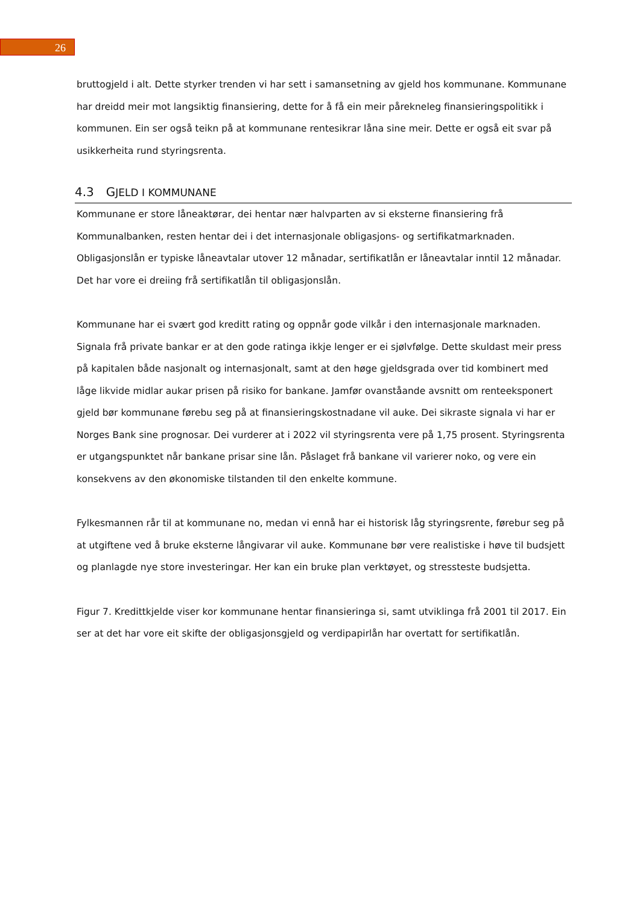26
bruttogjeld i alt. Dette styrker trenden vi har sett i samansetning av gjeld hos kommunane. Kommunane har dreidd meir mot langsiktig finansiering, dette for å få ein meir pårekneleg finansieringspolitikk i kommunen. Ein ser også teikn på at kommunane rentesikrar låna sine meir. Dette er også eit svar på usikkerheita rund styringsrenta.
4.3 GJELD I KOMMUNANE
Kommunane er store låneaktørar, dei hentar nær halvparten av si eksterne finansiering frå Kommunalbanken, resten hentar dei i det internasjonale obligasjons- og sertifikatmarknaden. Obligasjonslån er typiske låneavtalar utover 12 månadar, sertifikatlån er låneavtalar inntil 12 månadar. Det har vore ei dreiing frå sertifikatlån til obligasjonslån.
Kommunane har ei svært god kreditt rating og oppnår gode vilkår i den internasjonale marknaden. Signala frå private bankar er at den gode ratinga ikkje lenger er ei sjølvfølge. Dette skuldast meir press på kapitalen både nasjonalt og internasjonalt, samt at den høge gjeldsgrada over tid kombinert med låge likvide midlar aukar prisen på risiko for bankane. Jamfør ovanståande avsnitt om renteeksponert gjeld bør kommunane førebu seg på at finansieringskostnadane vil auke. Dei sikraste signala vi har er Norges Bank sine prognosar. Dei vurderer at i 2022 vil styringsrenta vere på 1,75 prosent. Styringsrenta er utgangspunktet når bankane prisar sine lån. Påslaget frå bankane vil varierer noko, og vere ein konsekvens av den økonomiske tilstanden til den enkelte kommune.
Fylkesmannen rår til at kommunane no, medan vi ennå har ei historisk låg styringsrente, førebur seg på at utgiftene ved å bruke eksterne långivarar vil auke. Kommunane bør vere realistiske i høve til budsjett og planlagde nye store investeringar. Her kan ein bruke plan verktøyet, og stressteste budsjetta.
Figur 7. Kredittkjelde viser kor kommunane hentar finansieringa si, samt utviklinga frå 2001 til 2017. Ein ser at det har vore eit skifte der obligasjonsgjeld og verdipapirlån har overtatt for sertifikatlån.